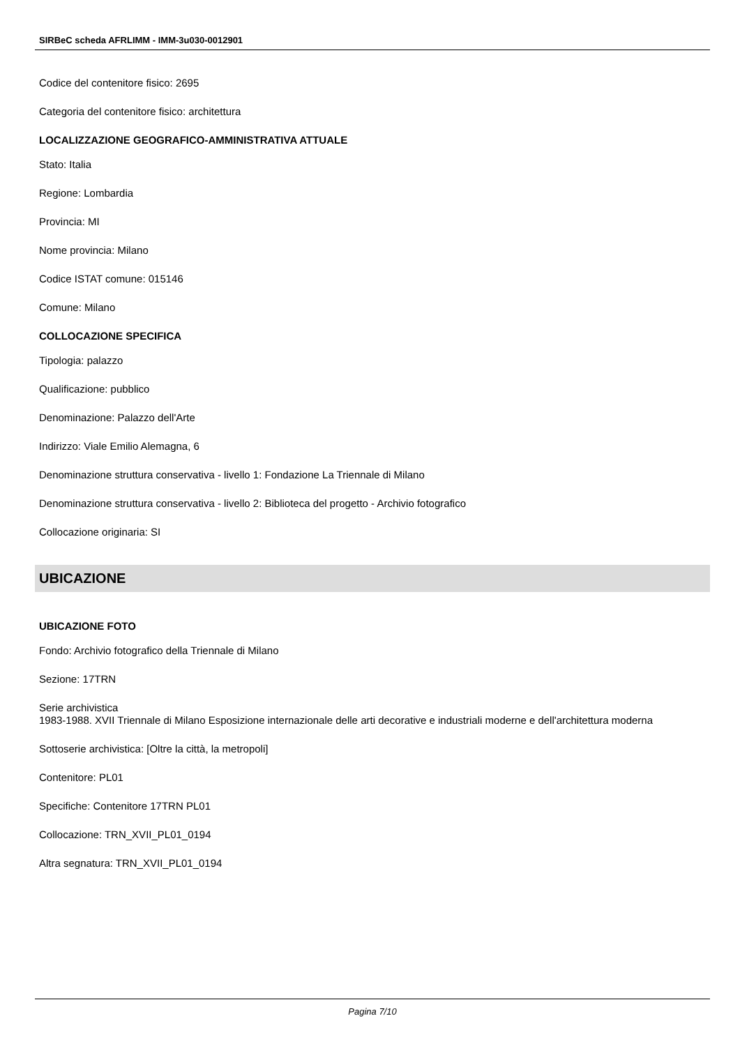SIRBeC scheda AFRLIMM - IMM-3u030-0012901
Codice del contenitore fisico: 2695
Categoria del contenitore fisico: architettura
LOCALIZZAZIONE GEOGRAFICO-AMMINISTRATIVA ATTUALE
Stato: Italia
Regione: Lombardia
Provincia: MI
Nome provincia: Milano
Codice ISTAT comune: 015146
Comune: Milano
COLLOCAZIONE SPECIFICA
Tipologia: palazzo
Qualificazione: pubblico
Denominazione: Palazzo dell'Arte
Indirizzo: Viale Emilio Alemagna, 6
Denominazione struttura conservativa - livello 1: Fondazione La Triennale di Milano
Denominazione struttura conservativa - livello 2: Biblioteca del progetto - Archivio fotografico
Collocazione originaria: SI
UBICAZIONE
UBICAZIONE FOTO
Fondo: Archivio fotografico della Triennale di Milano
Sezione: 17TRN
Serie archivistica
1983-1988. XVII Triennale di Milano Esposizione internazionale delle arti decorative e industriali moderne e dell'architettura moderna
Sottoserie archivistica: [Oltre la città, la metropoli]
Contenitore: PL01
Specifiche: Contenitore 17TRN PL01
Collocazione: TRN_XVII_PL01_0194
Altra segnatura: TRN_XVII_PL01_0194
Pagina 7/10